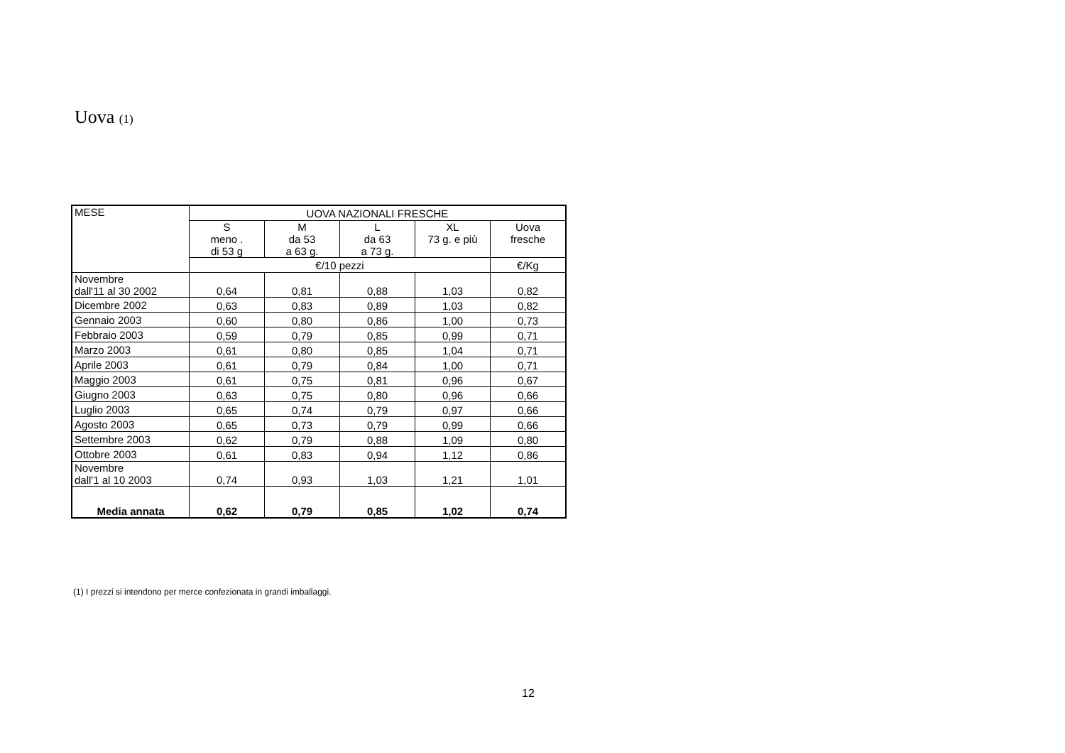Uova (1)
| MESE | UOVA NAZIONALI FRESCHE | | | | |
| --- | --- | --- | --- | --- | --- |
| | S meno . di 53 g | M da 53 a 63 g. | L da 63 a 73 g. | XL 73 g. e più | Uova fresche |
| | €/10 pezzi | | | | €/Kg |
| Novembre dall'11 al 30 2002 | 0,64 | 0,81 | 0,88 | 1,03 | 0,82 |
| Dicembre 2002 | 0,63 | 0,83 | 0,89 | 1,03 | 0,82 |
| Gennaio 2003 | 0,60 | 0,80 | 0,86 | 1,00 | 0,73 |
| Febbraio 2003 | 0,59 | 0,79 | 0,85 | 0,99 | 0,71 |
| Marzo 2003 | 0,61 | 0,80 | 0,85 | 1,04 | 0,71 |
| Aprile 2003 | 0,61 | 0,79 | 0,84 | 1,00 | 0,71 |
| Maggio 2003 | 0,61 | 0,75 | 0,81 | 0,96 | 0,67 |
| Giugno 2003 | 0,63 | 0,75 | 0,80 | 0,96 | 0,66 |
| Luglio 2003 | 0,65 | 0,74 | 0,79 | 0,97 | 0,66 |
| Agosto 2003 | 0,65 | 0,73 | 0,79 | 0,99 | 0,66 |
| Settembre 2003 | 0,62 | 0,79 | 0,88 | 1,09 | 0,80 |
| Ottobre 2003 | 0,61 | 0,83 | 0,94 | 1,12 | 0,86 |
| Novembre dall'1 al 10 2003 | 0,74 | 0,93 | 1,03 | 1,21 | 1,01 |
| Media annata | 0,62 | 0,79 | 0,85 | 1,02 | 0,74 |
(1) I prezzi si intendono per merce confezionata in grandi imballaggi.
12